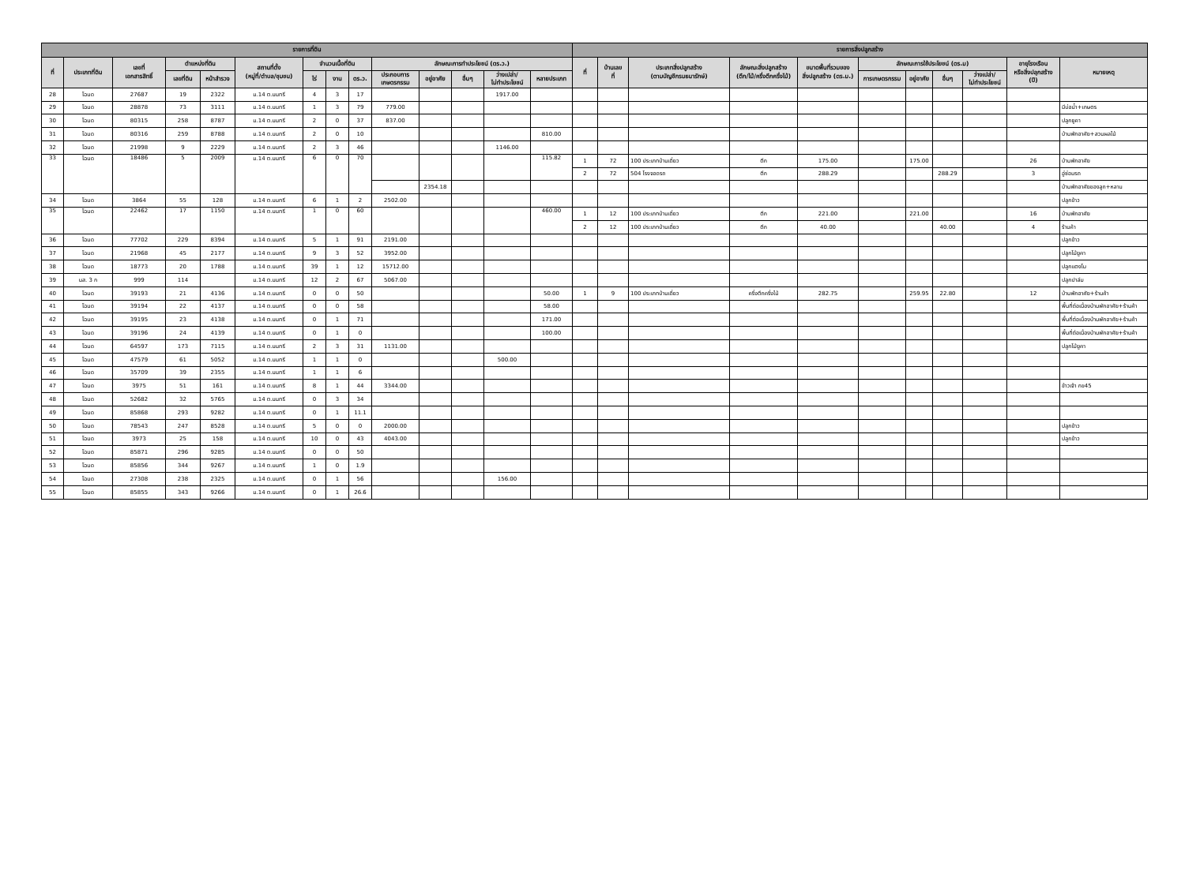| รายการที่ดิน | | | | | | | | | | | | | | รายการสิ่งปลูกสร้าง | | | | | | | | | | |
| --- | --- | --- | --- | --- | --- | --- | --- | --- | --- | --- | --- | --- | --- | --- | --- | --- | --- | --- | --- | --- | --- | --- | --- | --- |
| ที่ | ประเภทที่ดิน | เลขที่ เอกสารสิทธิ์ | ตำแหน่งที่ดิน | | สถานที่ตั้ง (หมู่ที่/ตำบล/ชุมชน) | จำนวนเนื้อที่ดิน | | | ลักษณะการทำประโยชน์ (ตร.ว.) | | | | | ที่ | บ้านเลข ที่ | ประเภทสิ่งปลูกสร้าง (ตามบัญชีกรมธนารักษ์) | ลักษณะสิ่งปลูกสร้าง (ตึก/ไม้/ครึ่งตึกครึ่งไม้) | ขนาดพื้นที่รวมของ สิ่งปลูกสร้าง (ตร.ม.) | ลักษณะการใช้ประโยชน์ (ตร.ม) | | | | อายุโรงเรือน หรือสิ่งปลุกสร้าง (ปี) | หมายเหตุ |
| | | | เลขที่ดิน | หน้าสำรวจ | | ไร่ | งาน | ตร.ว. | ประกอบการ เกษตรกรรม | อยู่อาศัย | อื่นๆ | ว่างเปล่า/ ไม่ทำประโยชน์ | หลายประเภท | | | | | | การเกษตรกรรม | อยู่อาศัย | อื่นๆ | ว่างเปล่า/ ไม่ทำประโยชน์ | | |
| 28 | โฉนด | 27687 | 19 | 2322 | ม.14 ต.นนทรี | 4 | 3 | 17 | | | | 1917.00 | | | | | | | | | | | | |
| 29 | โฉนด | 28878 | 73 | 3111 | ม.14 ต.นนทรี | 1 | 3 | 79 | 779.00 | | | | | | | | | | | | | | | มีบ่อน้ำ+เกษตร |
| 30 | โฉนด | 80315 | 258 | 8787 | ม.14 ต.นนทรี | 2 | 0 | 37 | 837.00 | | | | | | | | | | | | | | | ปลูกยูคา |
| 31 | โฉนด | 80316 | 259 | 8788 | ม.14 ต.นนทรี | 2 | 0 | 10 | | | | | 810.00 | | | | | | | | | | | บ้านพักอาศัย+สวนผลไม้ |
| 32 | โฉนด | 21998 | 9 | 2229 | ม.14 ต.นนทรี | 2 | 3 | 46 | | | | 1146.00 | | | | | | | | | | | | |
| 33 | โฉนด | 18486 | 5 | 2009 | ม.14 ต.นนทรี | 6 | 0 | 70 | | | | | 115.82 | 1 | 72 | 100 ประเภทบ้านเดี่ยว | ตึก | 175.00 | | 175.00 | | | 26 | บ้านพักอาศัย |
| | | | | | | | | | | | | | | 2 | 72 | 504 โรงจอดรถ | ตึก | 288.29 | | | 288.29 | | 3 | อู่ซ่อมรถ |
| | | | | | | | | | | 2354.18 | | | | | | | | | | | | | | บ้านพักอาศัยของลูก+หลาน |
| 34 | โฉนด | 3864 | 55 | 128 | ม.14 ต.นนทรี | 6 | 1 | 2 | 2502.00 | | | | | | | | | | | | | | | ปลูกข้าว |
| 35 | โฉนด | 22462 | 17 | 1150 | ม.14 ต.นนทรี | 1 | 0 | 60 | | | | | 460.00 | 1 | 12 | 100 ประเภทบ้านเดี่ยว | ตึก | 221.00 | | 221.00 | | | 16 | บ้านพักอาศัย |
| | | | | | | | | | | | | | | 2 | 12 | 100 ประเภทบ้านเดี่ยว | ตึก | 40.00 | | | 40.00 | | 4 | ร้านค้า |
| 36 | โฉนด | 77702 | 229 | 8394 | ม.14 ต.นนทรี | 5 | 1 | 91 | 2191.00 | | | | | | | | | | | | | | | ปลูกข้าว |
| 37 | โฉนด | 21968 | 45 | 2177 | ม.14 ต.นนทรี | 9 | 3 | 52 | 3952.00 | | | | | | | | | | | | | | | ปลูกไม้ยูคา |
| 38 | โฉนด | 18773 | 20 | 1788 | ม.14 ต.นนทรี | 39 | 1 | 12 | 15712.00 | | | | | | | | | | | | | | | ปลูกแตงโม |
| 39 | นส. 3 ก | 999 | 114 | | ม.14 ต.นนทรี | 12 | 2 | 67 | 5067.00 | | | | | | | | | | | | | | | ปลูกปาล์ม |
| 40 | โฉนด | 39193 | 21 | 4136 | ม.14 ต.นนทรี | 0 | 0 | 50 | | | | | 50.00 | 1 | 9 | 100 ประเภทบ้านเดี่ยว | ครึ่งตึกครึ่งไม้ | 282.75 | | 259.95 | 22.80 | | 12 | บ้านพักอาศัย+ร้านค้า |
| 41 | โฉนด | 39194 | 22 | 4137 | ม.14 ต.นนทรี | 0 | 0 | 58 | | | | | 58.00 | | | | | | | | | | | พื้นที่ต่อเนื่องบ้านพักอาศัย+ร้านค้า |
| 42 | โฉนด | 39195 | 23 | 4138 | ม.14 ต.นนทรี | 0 | 1 | 71 | | | | | 171.00 | | | | | | | | | | | พื้นที่ต่อเนื่องบ้านพักอาศัย+ร้านค้า |
| 43 | โฉนด | 39196 | 24 | 4139 | ม.14 ต.นนทรี | 0 | 1 | 0 | | | | | 100.00 | | | | | | | | | | | พื้นที่ต่อเนื่องบ้านพักอาศัย+ร้านค้า |
| 44 | โฉนด | 64597 | 173 | 7115 | ม.14 ต.นนทรี | 2 | 3 | 31 | 1131.00 | | | | | | | | | | | | | | | ปลูกไม้ยูคา |
| 45 | โฉนด | 47579 | 61 | 5052 | ม.14 ต.นนทรี | 1 | 1 | 0 | | | | 500.00 | | | | | | | | | | | | |
| 46 | โฉนด | 35709 | 39 | 2355 | ม.14 ต.นนทรี | 1 | 1 | 6 | | | | | | | | | | | | | | | | |
| 47 | โฉนด | 3975 | 51 | 161 | ม.14 ต.นนทรี | 8 | 1 | 44 | 3344.00 | | | | | | | | | | | | | | | ข้าวเจ้า กข45 |
| 48 | โฉนด | 52682 | 32 | 5765 | ม.14 ต.นนทรี | 0 | 3 | 34 | | | | | | | | | | | | | | | | |
| 49 | โฉนด | 85868 | 293 | 9282 | ม.14 ต.นนทรี | 0 | 1 | 11.1 | | | | | | | | | | | | | | | | |
| 50 | โฉนด | 78543 | 247 | 8528 | ม.14 ต.นนทรี | 5 | 0 | 0 | 2000.00 | | | | | | | | | | | | | | | ปลูกข้าว |
| 51 | โฉนด | 3973 | 25 | 158 | ม.14 ต.นนทรี | 10 | 0 | 43 | 4043.00 | | | | | | | | | | | | | | | ปลูกข้าว |
| 52 | โฉนด | 85871 | 296 | 9285 | ม.14 ต.นนทรี | 0 | 0 | 50 | | | | | | | | | | | | | | | | |
| 53 | โฉนด | 85856 | 344 | 9267 | ม.14 ต.นนทรี | 1 | 0 | 1.9 | | | | | | | | | | | | | | | | |
| 54 | โฉนด | 27308 | 238 | 2325 | ม.14 ต.นนทรี | 0 | 1 | 56 | | | | 156.00 | | | | | | | | | | | | |
| 55 | โฉนด | 85855 | 343 | 9266 | ม.14 ต.นนทรี | 0 | 1 | 26.6 | | | | | | | | | | | | | | | | |